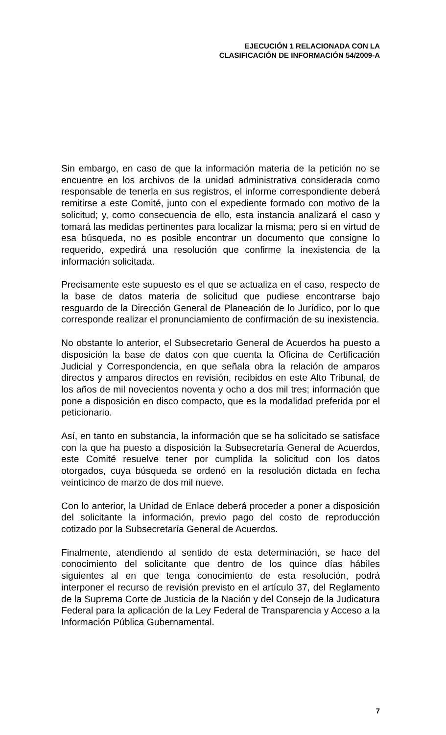EJECUCIÓN 1 RELACIONADA CON LA
CLASIFICACIÓN DE INFORMACIÓN 54/2009-A
Sin embargo, en caso de que la información materia de la petición no se encuentre en los archivos de la unidad administrativa considerada como responsable de tenerla en sus registros, el informe correspondiente deberá remitirse a este Comité, junto con el expediente formado con motivo de la solicitud; y, como consecuencia de ello, esta instancia analizará el caso y tomará las medidas pertinentes para localizar la misma; pero si en virtud de esa búsqueda, no es posible encontrar un documento que consigne lo requerido, expedirá una resolución que confirme la inexistencia de la información solicitada.
Precisamente este supuesto es el que se actualiza en el caso, respecto de la base de datos materia de solicitud que pudiese encontrarse bajo resguardo de la Dirección General de Planeación de lo Jurídico, por lo que corresponde realizar el pronunciamiento de confirmación de su inexistencia.
No obstante lo anterior, el Subsecretario General de Acuerdos ha puesto a disposición la base de datos con que cuenta la Oficina de Certificación Judicial y Correspondencia, en que señala obra la relación de amparos directos y amparos directos en revisión, recibidos en este Alto Tribunal, de los años de mil novecientos noventa y ocho a dos mil tres; información que pone a disposición en disco compacto, que es la modalidad preferida por el peticionario.
Así, en tanto en substancia, la información que se ha solicitado se satisface con la que ha puesto a disposición la Subsecretaría General de Acuerdos, este Comité resuelve tener por cumplida la solicitud con los datos otorgados, cuya búsqueda se ordenó en la resolución dictada en fecha veinticinco de marzo de dos mil nueve.
Con lo anterior, la Unidad de Enlace deberá proceder a poner a disposición del solicitante la información, previo pago del costo de reproducción cotizado por la Subsecretaría General de Acuerdos.
Finalmente, atendiendo al sentido de esta determinación, se hace del conocimiento del solicitante que dentro de los quince días hábiles siguientes al en que tenga conocimiento de esta resolución, podrá interponer el recurso de revisión previsto en el artículo 37, del Reglamento de la Suprema Corte de Justicia de la Nación y del Consejo de la Judicatura Federal para la aplicación de la Ley Federal de Transparencia y Acceso a la Información Pública Gubernamental.
7